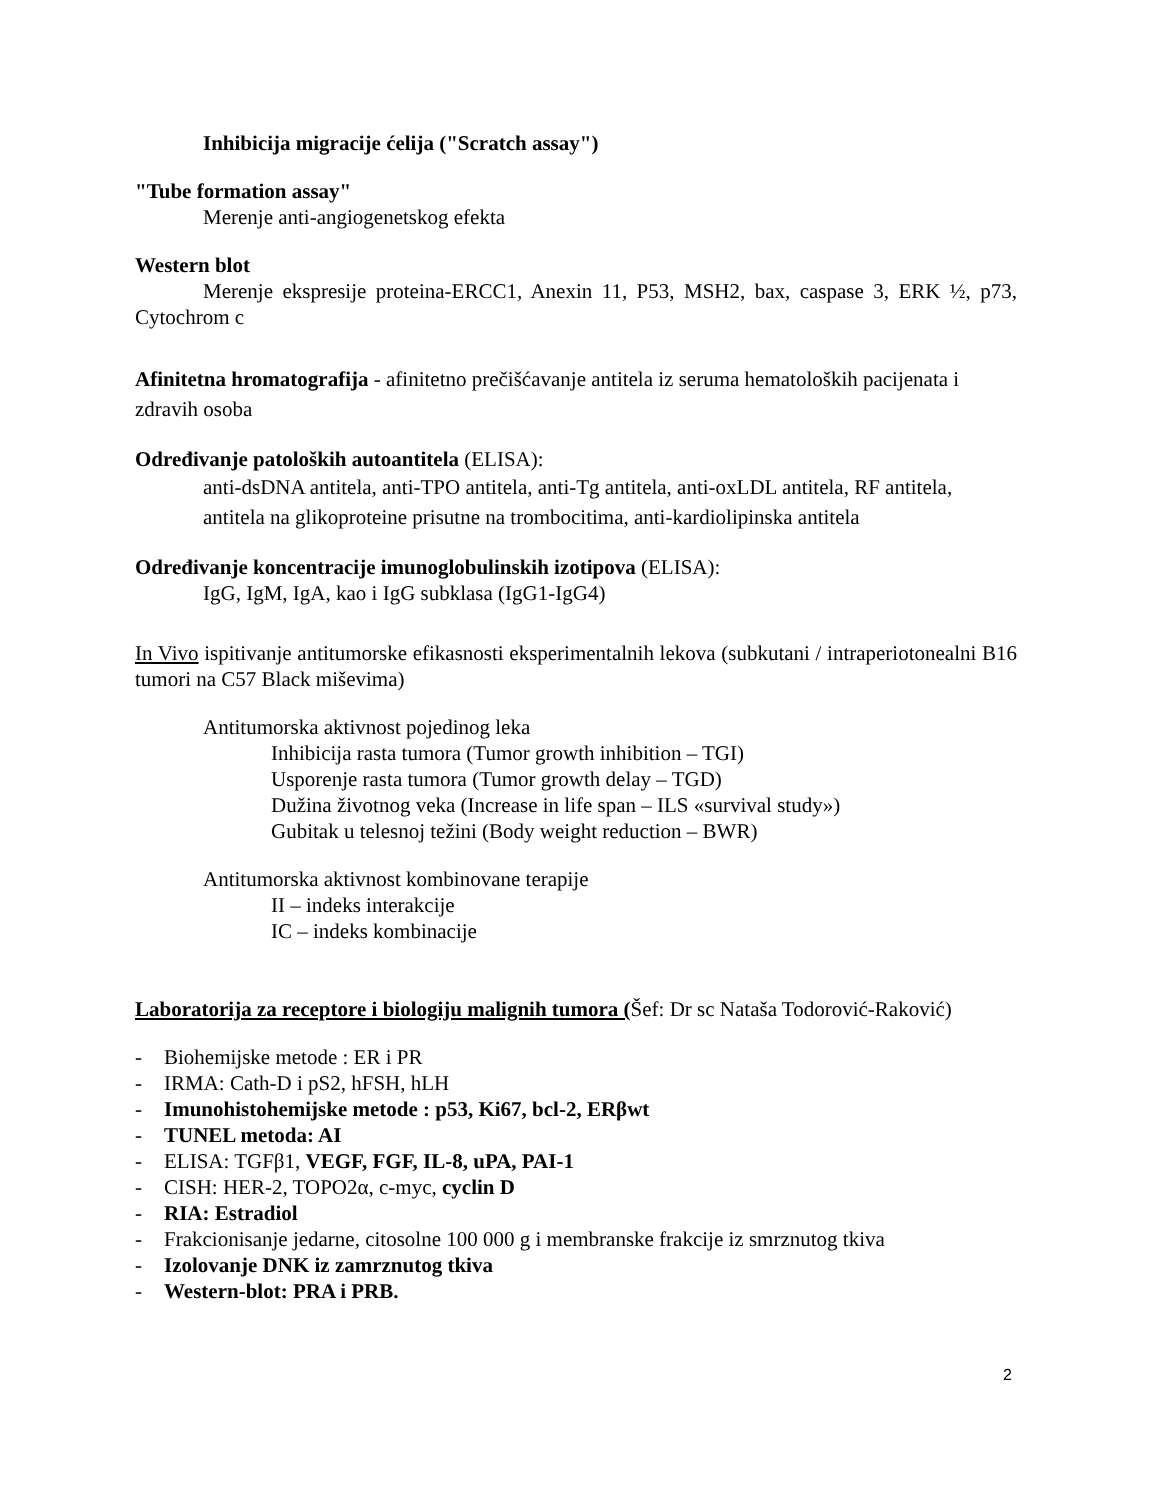Inhibicija migracije ćelija ("Scratch assay")
"Tube formation assay"
Merenje anti-angiogenetskog efekta
Western blot
Merenje ekspresije proteina-ERCC1, Anexin 11, P53, MSH2, bax, caspase 3, ERK ½, p73, Cytochrom c
Afinitetna hromatografija - afinitetno prečišćavanje antitela iz seruma hematoloških pacijenata i zdravih osoba
Određivanje patoloških autoantitela (ELISA):
anti-dsDNA antitela, anti-TPO antitela, anti-Tg antitela, anti-oxLDL antitela, RF antitela, antitela na glikoproteine prisutne na trombocitima, anti-kardiolipinska antitela
Određivanje koncentracije imunoglobulinskih izotipova (ELISA):
IgG, IgM, IgA, kao i IgG subklasa (IgG1-IgG4)
In Vivo ispitivanje antitumorske efikasnosti eksperimentalnih lekova (subkutani / intraperiotonealni B16 tumori na C57 Black miševima)
Antitumorska aktivnost pojedinog leka
Inhibicija rasta tumora (Tumor growth inhibition – TGI)
Usporenje rasta tumora (Tumor growth delay – TGD)
Dužina životnog veka (Increase in life span – ILS «survival study»)
Gubitak u telesnoj težini (Body weight reduction – BWR)
Antitumorska aktivnost kombinovane terapije
II – indeks interakcije
IC – indeks kombinacije
Laboratorija za receptore i biologiju malignih tumora (Šef: Dr sc Nataša Todorović-Raković)
- Biohemijske metode : ER i PR
- IRMA: Cath-D i pS2, hFSH, hLH
- Imunohistohemijske metode : p53, Ki67, bcl-2, ERβwt
- TUNEL metoda: AI
- ELISA: TGFβ1, VEGF, FGF, IL-8, uPA, PAI-1
- CISH: HER-2, TOPO2α, c-myc, cyclin D
- RIA: Estradiol
- Frakcionisanje jedarne, citosolne 100 000 g i membranske frakcije iz smrznutog tkiva
- Izolovanje DNK iz zamrznutog tkiva
- Western-blot: PRA i PRB.
2